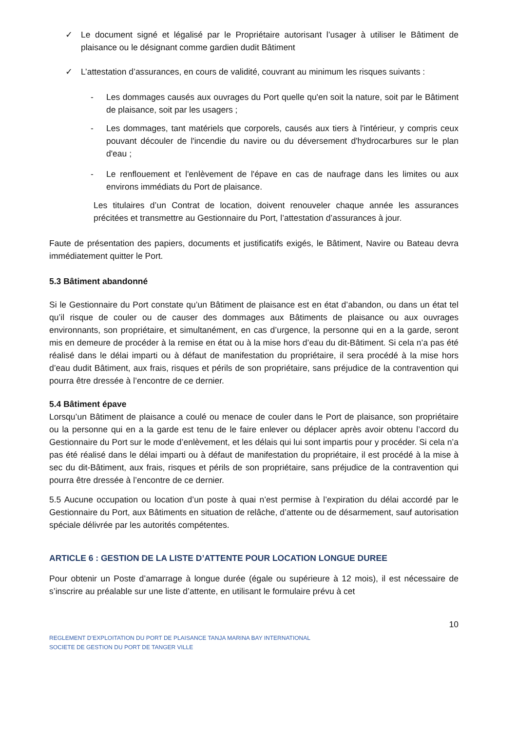✓ Le document signé et légalisé par le Propriétaire autorisant l’usager à utiliser le Bâtiment de plaisance ou le désignant comme gardien dudit Bâtiment
✓ L’attestation d’assurances, en cours de validité, couvrant au minimum les risques suivants :
- Les dommages causés aux ouvrages du Port quelle qu'en soit la nature, soit par le Bâtiment de plaisance, soit par les usagers ;
- Les dommages, tant matériels que corporels, causés aux tiers à l'intérieur, y compris ceux pouvant découler de l'incendie du navire ou du déversement d'hydrocarbures sur le plan d'eau ;
- Le renflouement et l'enlèvement de l'épave en cas de naufrage dans les limites ou aux environs immédiats du Port de plaisance.
Les titulaires d’un Contrat de location, doivent renouveler chaque année les assurances précitées et transmettre au Gestionnaire du Port, l’attestation d’assurances à jour.
Faute de présentation des papiers, documents et justificatifs exigés, le Bâtiment, Navire ou Bateau devra immédiatement quitter le Port.
5.3 Bâtiment abandonné
Si le Gestionnaire du Port constate qu’un Bâtiment de plaisance est en état d’abandon, ou dans un état tel qu’il risque de couler ou de causer des dommages aux Bâtiments de plaisance ou aux ouvrages environnants, son propriétaire, et simultanément, en cas d’urgence, la personne qui en a la garde, seront mis en demeure de procéder à la remise en état ou à la mise hors d’eau du dit-Bâtiment. Si cela n’a pas été réalisé dans le délai imparti ou à défaut de manifestation du propriétaire, il sera procédé à la mise hors d’eau dudit Bâtiment, aux frais, risques et périls de son propriétaire, sans préjudice de la contravention qui pourra être dressée à l’encontre de ce dernier.
5.4 Bâtiment épave
Lorsqu’un Bâtiment de plaisance a coulé ou menace de couler dans le Port de plaisance, son propriétaire ou la personne qui en a la garde est tenu de le faire enlever ou déplacer après avoir obtenu l’accord du Gestionnaire du Port sur le mode d’enlèvement, et les délais qui lui sont impartis pour y procéder. Si cela n’a pas été réalisé dans le délai imparti ou à défaut de manifestation du propriétaire, il est procédé à la mise à sec du dit-Bâtiment, aux frais, risques et périls de son propriétaire, sans préjudice de la contravention qui pourra être dressée à l’encontre de ce dernier.
5.5 Aucune occupation ou location d’un poste à quai n’est permise à l’expiration du délai accordé par le Gestionnaire du Port, aux Bâtiments en situation de relâche, d’attente ou de désarmement, sauf autorisation spéciale délivrée par les autorités compétentes.
ARTICLE 6 : GESTION DE LA LISTE D’ATTENTE POUR LOCATION LONGUE DUREE
Pour obtenir un Poste d’amarrage à longue durée (égale ou supérieure à 12 mois), il est nécessaire de s’inscrire au préalable sur une liste d’attente, en utilisant le formulaire prévu à cet
10
REGLEMENT D’EXPLOITATION DU PORT DE PLAISANCE TANJA MARINA BAY INTERNATIONAL
SOCIETE DE GESTION DU PORT DE TANGER VILLE